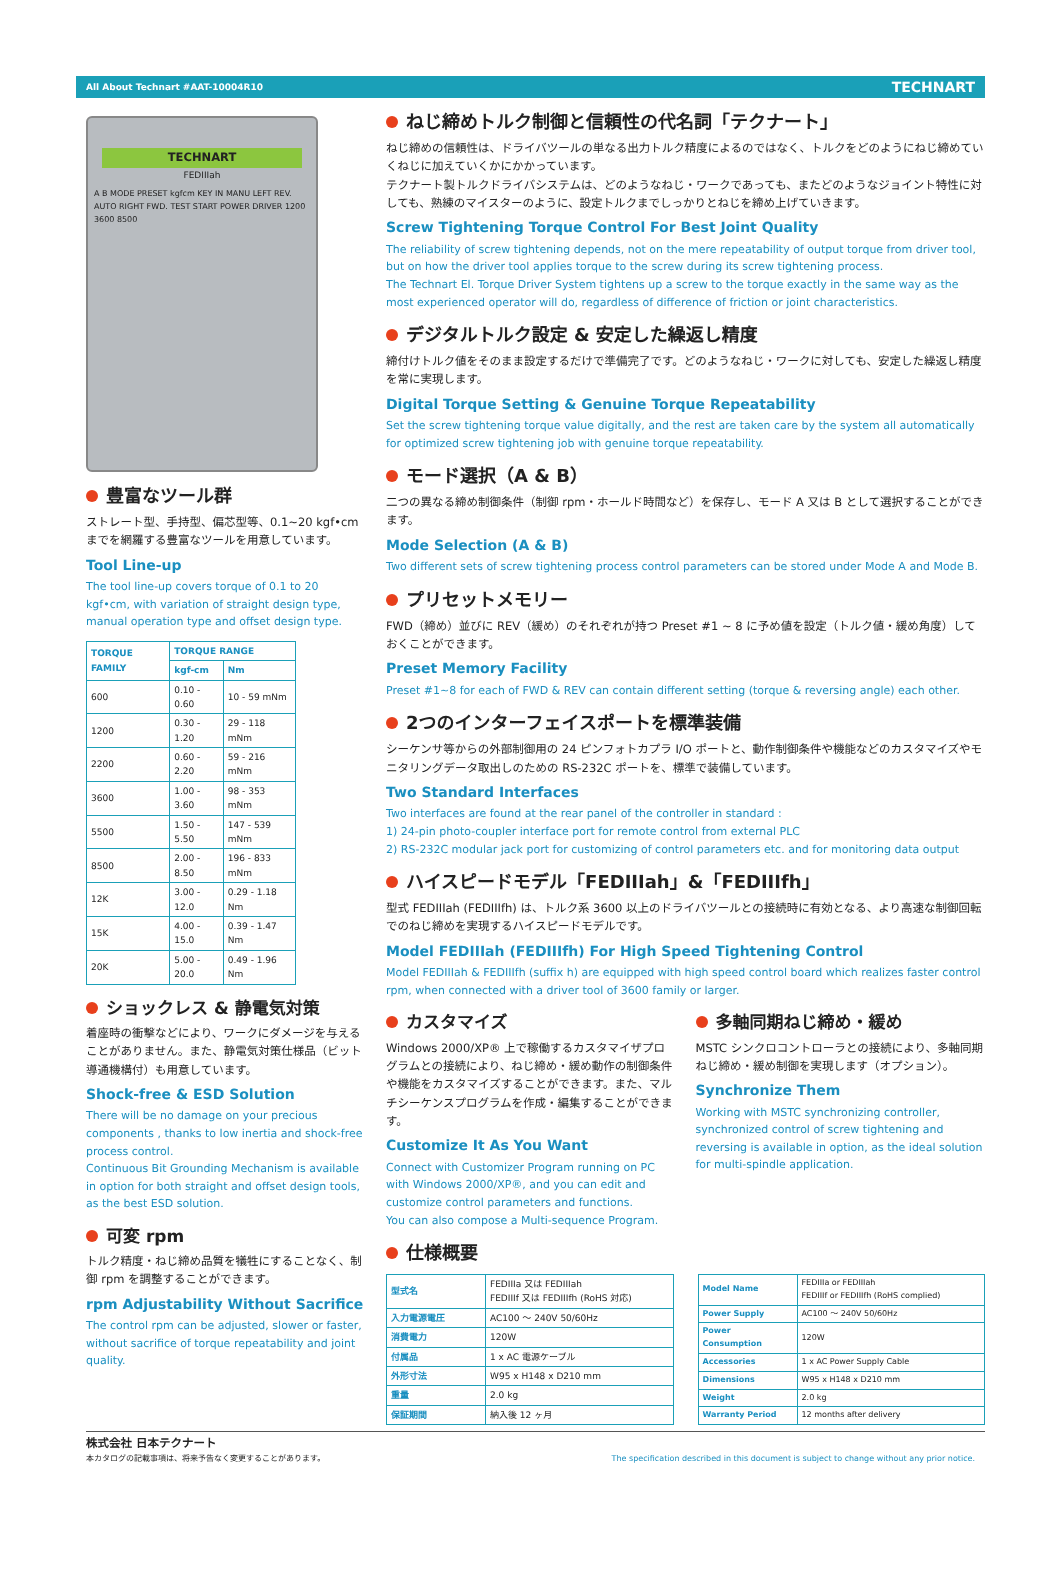All About Technart #AAT-10004R10 TECHNART
TECHNART
FEDIIIah
A B MODE PRESET kgfcm KEY IN MANU LEFT REV. AUTO RIGHT FWD. TEST START POWER DRIVER 1200 3600 8500
豊富なツール群
ストレート型、手持型、偏芯型等、0.1~20 kgf•cm までを網羅する豊富なツールを用意しています。
Tool Line-up
The tool line-up covers torque of 0.1 to 20 kgf•cm, with variation of straight design type, manual operation type and offset design type.
| TORQUE FAMILY | TORQUE RANGE | |
| --- | --- | --- |
| | kgf-cm | Nm |
| 600 | 0.10 - 0.60 | 10 - 59 mNm |
| 1200 | 0.30 - 1.20 | 29 - 118 mNm |
| 2200 | 0.60 - 2.20 | 59 - 216 mNm |
| 3600 | 1.00 - 3.60 | 98 - 353 mNm |
| 5500 | 1.50 - 5.50 | 147 - 539 mNm |
| 8500 | 2.00 - 8.50 | 196 - 833 mNm |
| 12K | 3.00 - 12.0 | 0.29 - 1.18 Nm |
| 15K | 4.00 - 15.0 | 0.39 - 1.47 Nm |
| 20K | 5.00 - 20.0 | 0.49 - 1.96 Nm |
ショックレス & 静電気対策
着座時の衝撃などにより、ワークにダメージを与えることがありません。また、静電気対策仕様品（ビット導通機構付）も用意しています。
Shock-free & ESD Solution
There will be no damage on your precious components , thanks to low inertia and shock-free process control.
Continuous Bit Grounding Mechanism is available in option for both straight and offset design tools, as the best ESD solution.
可変 rpm
トルク精度・ねじ締め品質を犠牲にすることなく、制御 rpm を調整することができます。
rpm Adjustability Without Sacrifice
The control rpm can be adjusted, slower or faster, without sacrifice of torque repeatability and joint quality.
ねじ締めトルク制御と信頼性の代名詞「テクナート」
ねじ締めの信頼性は、ドライバツールの単なる出力トルク精度によるのではなく、トルクをどのようにねじ締めていくねじに加えていくかにかかっています。
テクナート製トルクドライバシステムは、どのようなねじ・ワークであっても、またどのようなジョイント特性に対しても、熟練のマイスターのように、設定トルクまでしっかりとねじを締め上げていきます。
Screw Tightening Torque Control For Best Joint Quality
The reliability of screw tightening depends, not on the mere repeatability of output torque from driver tool, but on how the driver tool applies torque to the screw during its screw tightening process.
The Technart El. Torque Driver System tightens up a screw to the torque exactly in the same way as the most experienced operator will do, regardless of difference of friction or joint characteristics.
デジタルトルク設定 & 安定した繰返し精度
締付けトルク値をそのまま設定するだけで準備完了です。どのようなねじ・ワークに対しても、安定した繰返し精度を常に実現します。
Digital Torque Setting & Genuine Torque Repeatability
Set the screw tightening torque value digitally, and the rest are taken care by the system all automatically for optimized screw tightening job with genuine torque repeatability.
モード選択（A & B）
二つの異なる締め制御条件（制御 rpm・ホールド時間など）を保存し、モード A 又は B として選択することができます。
Mode Selection (A & B)
Two different sets of screw tightening process control parameters can be stored under Mode A and Mode B.
プリセットメモリー
FWD（締め）並びに REV（緩め）のそれぞれが持つ Preset #1 ~ 8 に予め値を設定（トルク値・緩め角度）しておくことができます。
Preset Memory Facility
Preset #1~8 for each of FWD & REV can contain different setting (torque & reversing angle) each other.
2つのインターフェイスポートを標準装備
シーケンサ等からの外部制御用の 24 ピンフォトカプラ I/O ポートと、動作制御条件や機能などのカスタマイズやモニタリングデータ取出しのための RS-232C ポートを、標準で装備しています。
Two Standard Interfaces
Two interfaces are found at the rear panel of the controller in standard :
1) 24-pin photo-coupler interface port for remote control from external PLC
2) RS-232C modular jack port for customizing of control parameters etc. and for monitoring data output
ハイスピードモデル「FEDIIIah」&「FEDIIIfh」
型式 FEDIIIah (FEDIIIfh) は、トルク系 3600 以上のドライバツールとの接続時に有効となる、より高速な制御回転でのねじ締めを実現するハイスピードモデルです。
Model FEDIIIah (FEDIIIfh) For High Speed Tightening Control
Model FEDIIIah & FEDIIIfh (suffix h) are equipped with high speed control board which realizes faster control rpm, when connected with a driver tool of 3600 family or larger.
カスタマイズ
Windows 2000/XP® 上で稼働するカスタマイザプログラムとの接続により、ねじ締め・緩め動作の制御条件や機能をカスタマイズすることができます。また、マルチシーケンスプログラムを作成・編集することができます。
Customize It As You Want
Connect with Customizer Program running on PC with Windows 2000/XP®, and you can edit and customize control parameters and functions.
You can also compose a Multi-sequence Program.
多軸同期ねじ締め・緩め
MSTC シンクロコントローラとの接続により、多軸同期ねじ締め・緩め制御を実現します（オプション）。
Synchronize Them
Working with MSTC synchronizing controller, synchronized control of screw tightening and reversing is available in option, as the ideal solution for multi-spindle application.
仕様概要
| 型式名 | FEDIIIa 又は FEDIIIah FEDIIIf 又は FEDIIIfh (RoHS 対応) |
| 入力電源電圧 | AC100 ～ 240V 50/60Hz |
| 消費電力 | 120W |
| 付属品 | 1 x AC 電源ケーブル |
| 外形寸法 | W95 x H148 x D210 mm |
| 重量 | 2.0 kg |
| 保証期間 | 納入後 12 ヶ月 |
| Model Name | FEDIIIa or FEDIIIah FEDIIIf or FEDIIIfh (RoHS complied) |
| Power Supply | AC100 ～ 240V 50/60Hz |
| Power Consumption | 120W |
| Accessories | 1 x AC Power Supply Cable |
| Dimensions | W95 x H148 x D210 mm |
| Weight | 2.0 kg |
| Warranty Period | 12 months after delivery |
株式会社 日本テクナート
本カタログの記載事項は、将来予告なく変更することがあります。 The specification described in this document is subject to change without any prior notice.